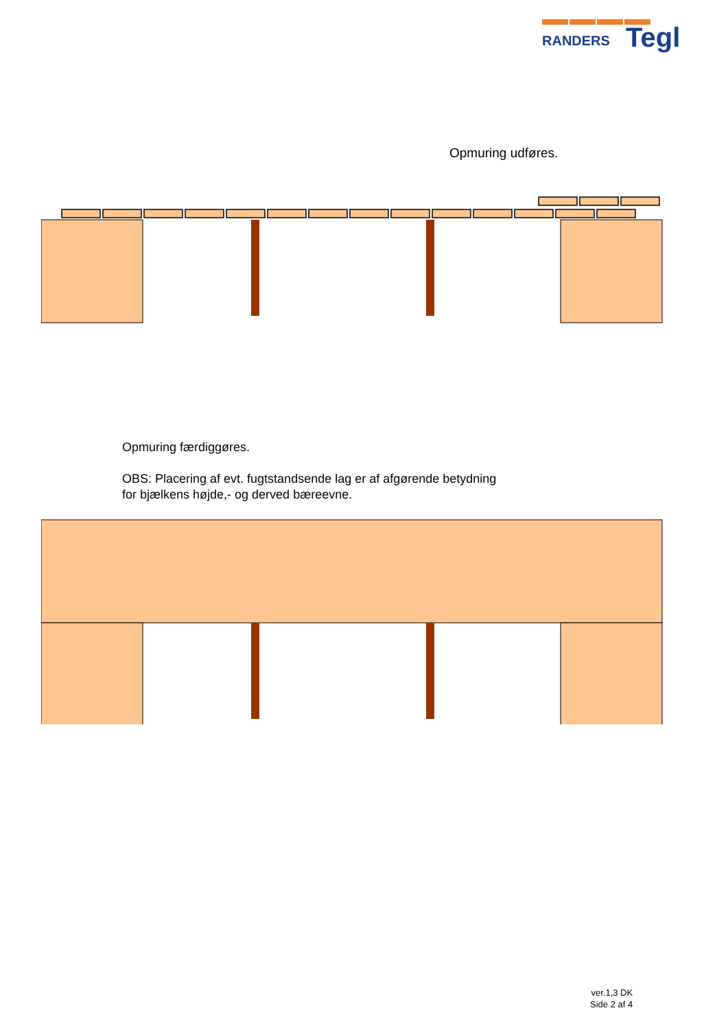RANDERS
Tegl
Opmuring udføres.
Opmuring færdiggøres.
OBS: Placering af evt. fugtstandsende lag er af afgørende betydning
for bjælkens højde,- og derved bæreevne.
ver.1,3 DK
Side 2 af 4